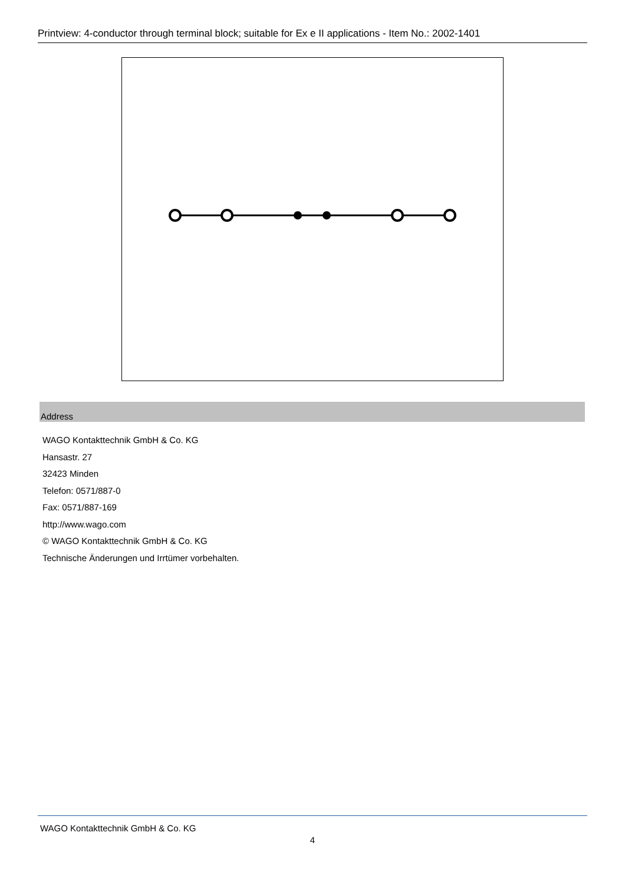Printview: 4-conductor through terminal block; suitable for Ex e II applications - Item No.: 2002-1401
Address
WAGO Kontakttechnik GmbH & Co. KG
Hansastr. 27
32423 Minden
Telefon: 0571/887-0
Fax: 0571/887-169
http://www.wago.com
© WAGO Kontakttechnik GmbH & Co. KG
Technische Änderungen und Irrtümer vorbehalten.
WAGO Kontakttechnik GmbH & Co. KG
4